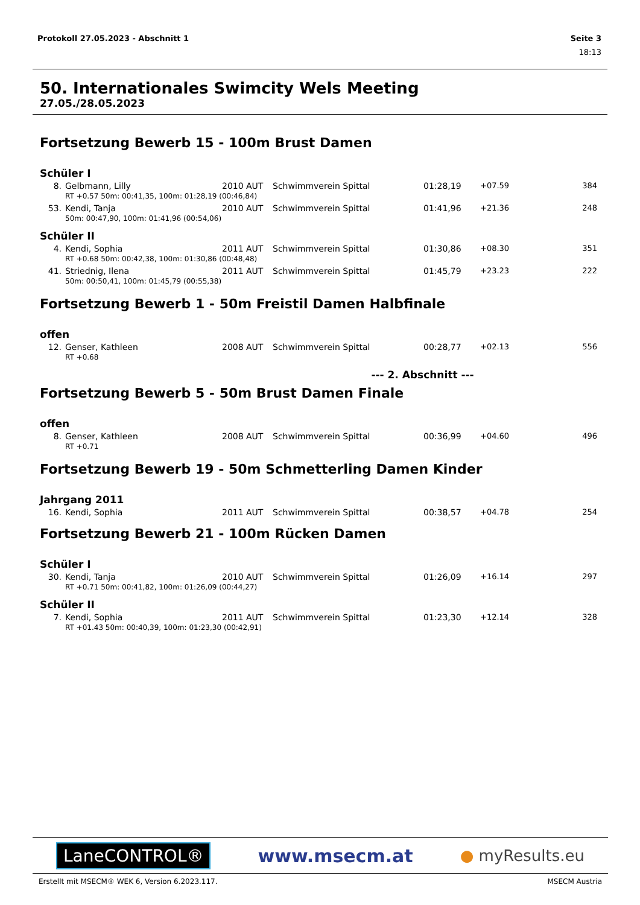Protokoll 27.05.2023 - Abschnitt 1 Seite 3
18:13
50. Internationales Swimcity Wels Meeting
27.05./28.05.2023
Fortsetzung Bewerb 15 - 100m Brust Damen
Schüler I
| 8. | Gelbmann, Lilly | 2010 | AUT | Schwimmverein Spittal | 01:28,19 | +07.59 | 384 |
| | RT +0.57 50m: 00:41,35, 100m: 01:28,19 (00:46,84) | | | | | | |
| 53. | Kendi, Tanja | 2010 | AUT | Schwimmverein Spittal | 01:41,96 | +21.36 | 248 |
| | 50m: 00:47,90, 100m: 01:41,96 (00:54,06) | | | | | | |
Schüler II
| 4. | Kendi, Sophia | 2011 | AUT | Schwimmverein Spittal | 01:30,86 | +08.30 | 351 |
| | RT +0.68 50m: 00:42,38, 100m: 01:30,86 (00:48,48) | | | | | | |
| 41. | Striednig, Ilena | 2011 | AUT | Schwimmverein Spittal | 01:45,79 | +23.23 | 222 |
| | 50m: 00:50,41, 100m: 01:45,79 (00:55,38) | | | | | | |
Fortsetzung Bewerb 1 - 50m Freistil Damen Halbfinale
offen
| 12. | Genser, Kathleen | 2008 | AUT | Schwimmverein Spittal | 00:28,77 | +02.13 | 556 |
| | RT +0.68 | | | | | | |
--- 2. Abschnitt ---
Fortsetzung Bewerb 5 - 50m Brust Damen Finale
offen
| 8. | Genser, Kathleen | 2008 | AUT | Schwimmverein Spittal | 00:36,99 | +04.60 | 496 |
| | RT +0.71 | | | | | | |
Fortsetzung Bewerb 19 - 50m Schmetterling Damen Kinder
Jahrgang 2011
| 16. | Kendi, Sophia | 2011 | AUT | Schwimmverein Spittal | 00:38,57 | +04.78 | 254 |
Fortsetzung Bewerb 21 - 100m Rücken Damen
Schüler I
| 30. | Kendi, Tanja | 2010 | AUT | Schwimmverein Spittal | 01:26,09 | +16.14 | 297 |
| | RT +0.71 50m: 00:41,82, 100m: 01:26,09 (00:44,27) | | | | | | |
Schüler II
| 7. | Kendi, Sophia | 2011 | AUT | Schwimmverein Spittal | 01:23,30 | +12.14 | 328 |
| | RT +01.43 50m: 00:40,39, 100m: 01:23,30 (00:42,91) | | | | | | |
LaneCONTROL® www.msecm.at ● myResults.eu
Erstellt mit MSECM® WEK 6, Version 6.2023.117. MSECM Austria